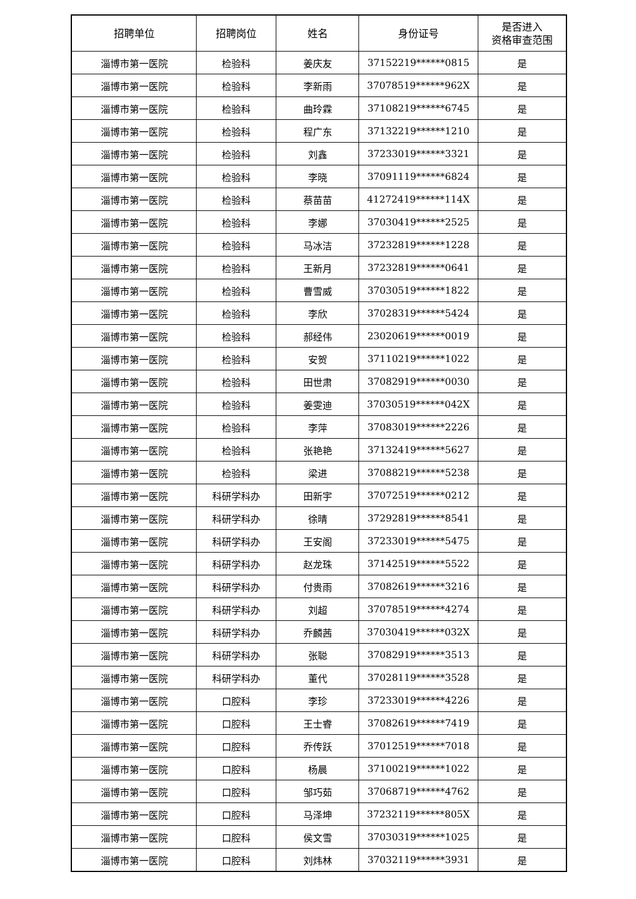| 招聘单位 | 招聘岗位 | 姓名 | 身份证号 | 是否进入 资格审查范围 |
| --- | --- | --- | --- | --- |
| 淄博市第一医院 | 检验科 | 姜庆友 | 37152219******0815 | 是 |
| 淄博市第一医院 | 检验科 | 李新雨 | 37078519******962X | 是 |
| 淄博市第一医院 | 检验科 | 曲玲霖 | 37108219******6745 | 是 |
| 淄博市第一医院 | 检验科 | 程广东 | 37132219******1210 | 是 |
| 淄博市第一医院 | 检验科 | 刘鑫 | 37233019******3321 | 是 |
| 淄博市第一医院 | 检验科 | 李晓 | 37091119******6824 | 是 |
| 淄博市第一医院 | 检验科 | 蔡苗苗 | 41272419******114X | 是 |
| 淄博市第一医院 | 检验科 | 李娜 | 37030419******2525 | 是 |
| 淄博市第一医院 | 检验科 | 马冰洁 | 37232819******1228 | 是 |
| 淄博市第一医院 | 检验科 | 王新月 | 37232819******0641 | 是 |
| 淄博市第一医院 | 检验科 | 曹雪威 | 37030519******1822 | 是 |
| 淄博市第一医院 | 检验科 | 李欣 | 37028319******5424 | 是 |
| 淄博市第一医院 | 检验科 | 郝经伟 | 23020619******0019 | 是 |
| 淄博市第一医院 | 检验科 | 安贺 | 37110219******1022 | 是 |
| 淄博市第一医院 | 检验科 | 田世肃 | 37082919******0030 | 是 |
| 淄博市第一医院 | 检验科 | 姜雯迪 | 37030519******042X | 是 |
| 淄博市第一医院 | 检验科 | 李萍 | 37083019******2226 | 是 |
| 淄博市第一医院 | 检验科 | 张艳艳 | 37132419******5627 | 是 |
| 淄博市第一医院 | 检验科 | 梁进 | 37088219******5238 | 是 |
| 淄博市第一医院 | 科研学科办 | 田新宇 | 37072519******0212 | 是 |
| 淄博市第一医院 | 科研学科办 | 徐晴 | 37292819******8541 | 是 |
| 淄博市第一医院 | 科研学科办 | 王安阁 | 37233019******5475 | 是 |
| 淄博市第一医院 | 科研学科办 | 赵龙珠 | 37142519******5522 | 是 |
| 淄博市第一医院 | 科研学科办 | 付贵雨 | 37082619******3216 | 是 |
| 淄博市第一医院 | 科研学科办 | 刘超 | 37078519******4274 | 是 |
| 淄博市第一医院 | 科研学科办 | 乔麟茜 | 37030419******032X | 是 |
| 淄博市第一医院 | 科研学科办 | 张聪 | 37082919******3513 | 是 |
| 淄博市第一医院 | 科研学科办 | 董代 | 37028119******3528 | 是 |
| 淄博市第一医院 | 口腔科 | 李珍 | 37233019******4226 | 是 |
| 淄博市第一医院 | 口腔科 | 王士睿 | 37082619******7419 | 是 |
| 淄博市第一医院 | 口腔科 | 乔传跃 | 37012519******7018 | 是 |
| 淄博市第一医院 | 口腔科 | 杨晨 | 37100219******1022 | 是 |
| 淄博市第一医院 | 口腔科 | 邹巧茹 | 37068719******4762 | 是 |
| 淄博市第一医院 | 口腔科 | 马泽坤 | 37232119******805X | 是 |
| 淄博市第一医院 | 口腔科 | 侯文雪 | 37030319******1025 | 是 |
| 淄博市第一医院 | 口腔科 | 刘炜林 | 37032119******3931 | 是 |